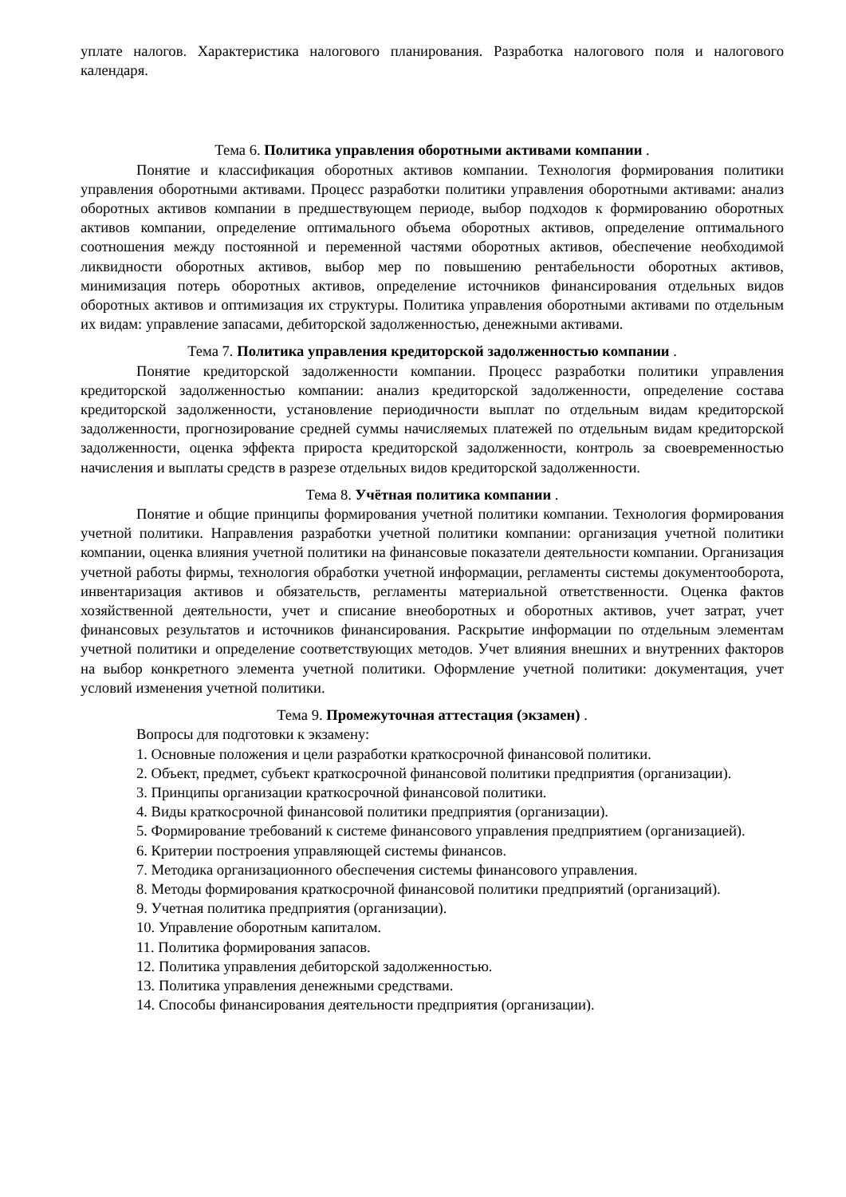уплате налогов. Характеристика налогового планирования. Разработка налогового поля и налогового календаря.
Тема 6. Политика управления оборотными активами компании .
Понятие и классификация оборотных активов компании. Технология формирования политики управления оборотными активами. Процесс разработки политики управления оборотными активами: анализ оборотных активов компании в предшествующем периоде, выбор подходов к формированию оборотных активов компании, определение оптимального объема оборотных активов, определение оптимального соотношения между постоянной и переменной частями оборотных активов, обеспечение необходимой ликвидности оборотных активов, выбор мер по повышению рентабельности оборотных активов, минимизация потерь оборотных активов, определение источников финансирования отдельных видов оборотных активов и оптимизация их структуры. Политика управления оборотными активами по отдельным их видам: управление запасами, дебиторской задолженностью, денежными активами.
Тема 7. Политика управления кредиторской задолженностью компании .
Понятие кредиторской задолженности компании. Процесс разработки политики управления кредиторской задолженностью компании: анализ кредиторской задолженности, определение состава кредиторской задолженности, установление периодичности выплат по отдельным видам кредиторской задолженности, прогнозирование средней суммы начисляемых платежей по отдельным видам кредиторской задолженности, оценка эффекта прироста кредиторской задолженности, контроль за своевременностью начисления и выплаты средств в разрезе отдельных видов кредиторской задолженности.
Тема 8. Учётная политика компании .
Понятие и общие принципы формирования учетной политики компании. Технология формирования учетной политики. Направления разработки учетной политики компании: организация учетной политики компании, оценка влияния учетной политики на финансовые показатели деятельности компании. Организация учетной работы фирмы, технология обработки учетной информации, регламенты системы документооборота, инвентаризация активов и обязательств, регламенты материальной ответственности. Оценка фактов хозяйственной деятельности, учет и списание внеоборотных и оборотных активов, учет затрат, учет финансовых результатов и источников финансирования. Раскрытие информации по отдельным элементам учетной политики и определение соответствующих методов. Учет влияния внешних и внутренних факторов на выбор конкретного элемента учетной политики. Оформление учетной политики: документация, учет условий изменения учетной политики.
Тема 9. Промежуточная аттестация (экзамен) .
Вопросы для подготовки к экзамену:
1. Основные положения и цели разработки краткосрочной финансовой политики.
2. Объект, предмет, субъект краткосрочной финансовой политики предприятия (организации).
3. Принципы организации краткосрочной финансовой политики.
4. Виды краткосрочной финансовой политики предприятия (организации).
5. Формирование требований к системе финансового управления предприятием (организацией).
6. Критерии построения управляющей системы финансов.
7. Методика организационного обеспечения системы финансового управления.
8. Методы формирования краткосрочной финансовой политики предприятий (организаций).
9. Учетная политика предприятия (организации).
10. Управление оборотным капиталом.
11. Политика формирования запасов.
12. Политика управления дебиторской задолженностью.
13. Политика управления денежными средствами.
14. Способы финансирования деятельности предприятия (организации).